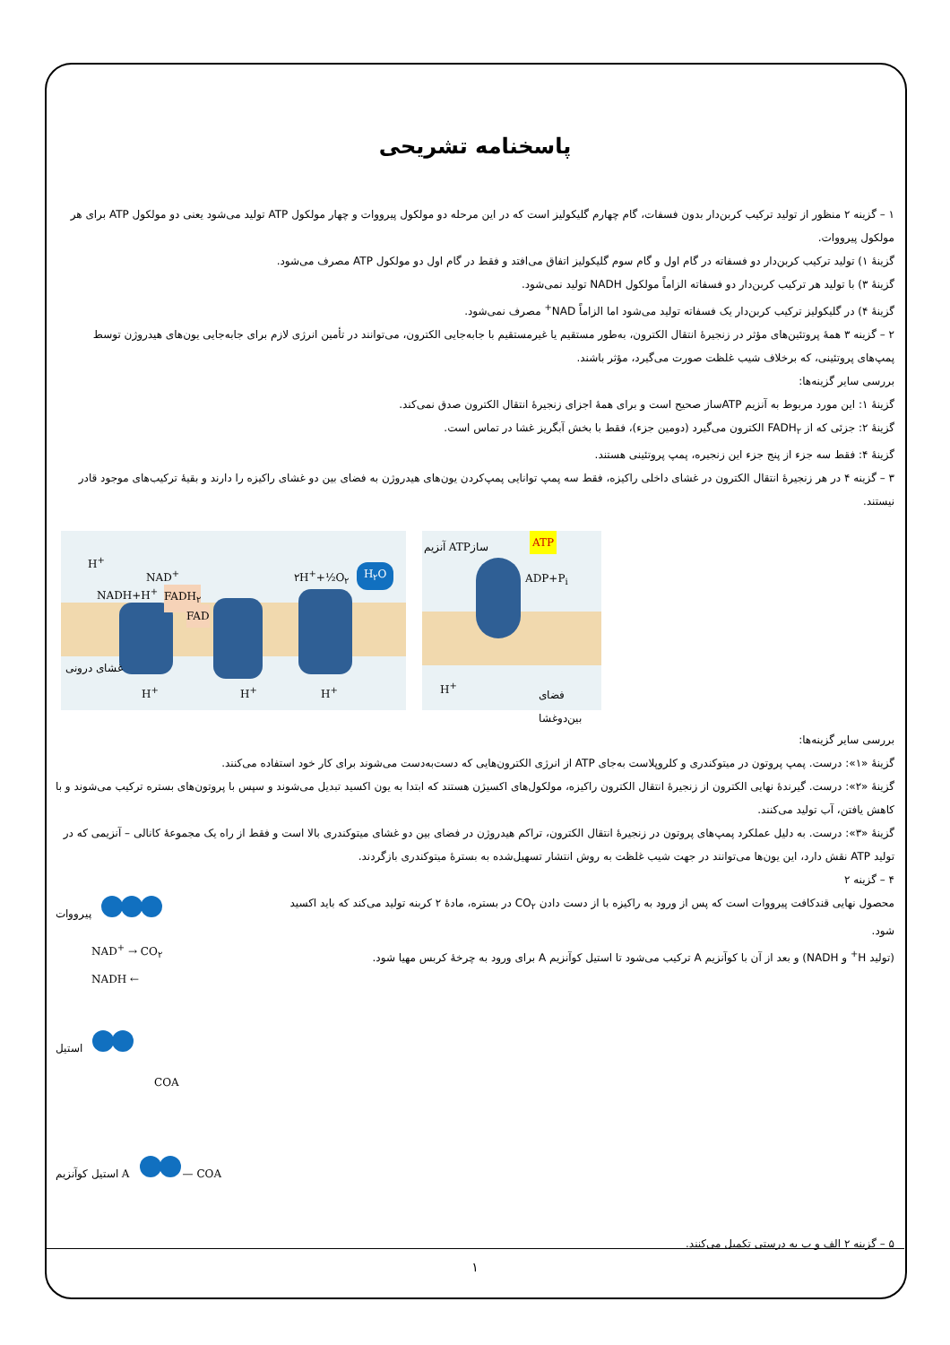پاسخنامه تشریحی
۱ – گزینه ۲ منظور از تولید ترکیب کربن‌دار بدون فسفات، گام چهارم گلیکولیز است که در این مرحله دو مولکول پیرووات و چهار مولکول ATP تولید می‌شود یعنی دو مولکول ATP برای هر مولکول پیرووات.
گزینهٔ ۱) تولید ترکیب کربن‌دار دو فسفاته در گام اول و گام سوم گلیکولیز اتفاق می‌افتد و فقط در گام اول دو مولکول ATP مصرف می‌شود.
گزینهٔ ۳) با تولید هر ترکیب کربن‌دار دو فسفاته الزاماً مولکول NADH تولید نمی‌شود.
گزینهٔ ۴) در گلیکولیز ترکیب کربن‌دار یک فسفاته تولید می‌شود اما الزاماً NAD<sup>+</sup> مصرف نمی‌شود.
۲ – گزینه ۳ همهٔ پروتئین‌های مؤثر در زنجیرهٔ انتقال الکترون، به‌طور مستقیم یا غیرمستقیم با جابه‌جایی الکترون، می‌توانند در تأمین انرژی لازم برای جابه‌جایی یون‌های هیدروژن توسط پمپ‌های پروتئینی، که برخلاف شیب غلظت صورت می‌گیرد، مؤثر باشند.
بررسی سایر گزینه‌ها:
گزینهٔ ۱: این مورد مربوط به آنزیم ATPساز صحیح است و برای همهٔ اجزای زنجیرهٔ انتقال الکترون صدق نمی‌کند.
گزینهٔ ۲: جزئی که از FADH<sub>۲</sub> الکترون می‌گیرد (دومین جزء)، فقط با بخش آبگریز غشا در تماس است.
گزینهٔ ۴: فقط سه جزء از پنج جزء این زنجیره، پمپ پروتئینی هستند.
۳ – گزینه ۴ در هر زنجیرهٔ انتقال الکترون در غشای داخلی راکیزه، فقط سه پمپ توانایی پمپ‌کردن یون‌های هیدروژن به فضای بین دو غشای راکیزه را دارند و بقیهٔ ترکیب‌های موجود قادر نیستند.
H<sup>+</sup>
NAD<sup>+</sup>
NADH+H<sup>+</sup> FADH<sub>۲</sub>
FAD
۲H<sup>+</sup>+½O<sub>۲</sub> H<sub>۲</sub>O
غشای درونی
H<sup>+</sup> H<sup>+</sup> H<sup>+</sup>
آنزیم ATPساز ATP
ADP+P<sub>i</sub>
فضای بین‌دوغشا
H<sup>+</sup>
بررسی سایر گزینه‌ها:
گزینهٔ «۱»: درست. پمپ پروتون در میتوکندری و کلروپلاست به‌جای ATP از انرژی الکترون‌هایی که دست‌به‌دست می‌شوند برای کار خود استفاده می‌کنند.
گزینهٔ «۲»: درست. گیرندهٔ نهایی الکترون از زنجیرهٔ انتقال الکترون راکیزه، مولکول‌های اکسیژن هستند که ابتدا به یون اکسید تبدیل می‌شوند و سپس با پروتون‌های بستره ترکیب می‌شوند و با کاهش یافتن، آب تولید می‌کنند.
گزینهٔ «۳»: درست. به دلیل عملکرد پمپ‌های پروتون در زنجیرهٔ انتقال الکترون، تراکم هیدروژن در فضای بین دو غشای میتوکندری بالا است و فقط از راه یک مجموعهٔ کانالی – آنزیمی که در تولید ATP نقش دارد، این یون‌ها می‌توانند در جهت شیب غلظت به روش انتشار تسهیل‌شده به بسترهٔ میتوکندری بازگردند.
۴ – گزینه ۲
محصول نهایی قندکافت پیرووات است که پس از ورود به راکیزه با از دست دادن CO<sub>۲</sub> در بستره، مادهٔ ۲ کربنه تولید می‌کند که باید اکسید شود.
(تولید H<sup>+</sup> و NADH) و بعد از آن با کوآنزیم A ترکیب می‌شود تا استیل کوآنزیم A برای ورود به چرخهٔ کربس مهیا شود.
پیرووات
NAD<sup>+</sup> → CO<sub>۲</sub>
NADH ←
استیل
COA
استیل کوآنزیم A — COA
۵ – گزینه ۲ الف و ب به درستی تکمیل می‌کنند.
۱